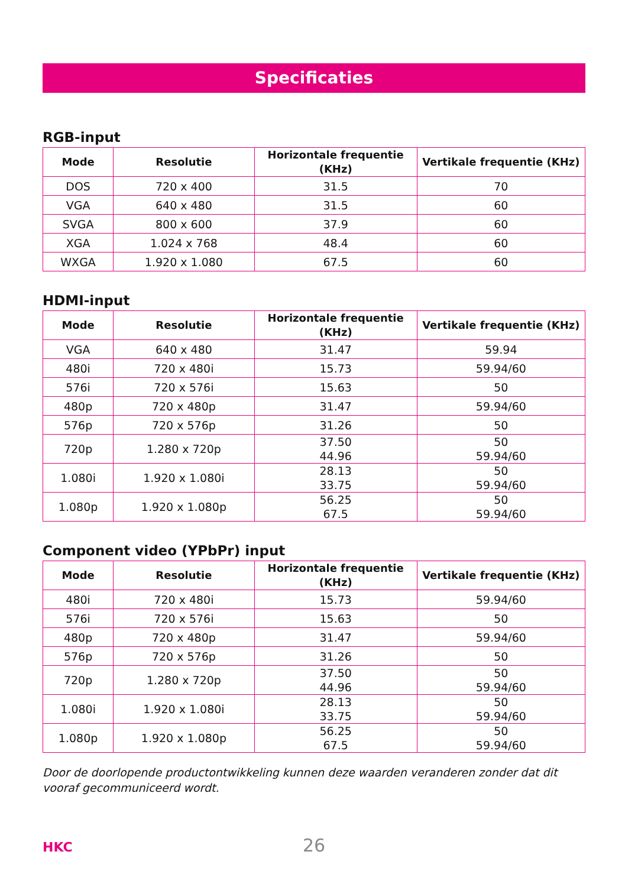Specificaties
RGB-input
| Mode | Resolutie | Horizontale frequentie (KHz) | Vertikale frequentie (KHz) |
| --- | --- | --- | --- |
| DOS | 720 x 400 | 31.5 | 70 |
| VGA | 640 x 480 | 31.5 | 60 |
| SVGA | 800 x 600 | 37.9 | 60 |
| XGA | 1.024 x 768 | 48.4 | 60 |
| WXGA | 1.920 x 1.080 | 67.5 | 60 |
HDMI-input
| Mode | Resolutie | Horizontale frequentie (KHz) | Vertikale frequentie (KHz) |
| --- | --- | --- | --- |
| VGA | 640 x 480 | 31.47 | 59.94 |
| 480i | 720 x 480i | 15.73 | 59.94/60 |
| 576i | 720 x 576i | 15.63 | 50 |
| 480p | 720 x 480p | 31.47 | 59.94/60 |
| 576p | 720 x 576p | 31.26 | 50 |
| 720p | 1.280 x 720p | 37.50 44.96 | 50 59.94/60 |
| 1.080i | 1.920 x 1.080i | 28.13 33.75 | 50 59.94/60 |
| 1.080p | 1.920 x 1.080p | 56.25 67.5 | 50 59.94/60 |
Component video (YPbPr) input
| Mode | Resolutie | Horizontale frequentie (KHz) | Vertikale frequentie (KHz) |
| --- | --- | --- | --- |
| 480i | 720 x 480i | 15.73 | 59.94/60 |
| 576i | 720 x 576i | 15.63 | 50 |
| 480p | 720 x 480p | 31.47 | 59.94/60 |
| 576p | 720 x 576p | 31.26 | 50 |
| 720p | 1.280 x 720p | 37.50 44.96 | 50 59.94/60 |
| 1.080i | 1.920 x 1.080i | 28.13 33.75 | 50 59.94/60 |
| 1.080p | 1.920 x 1.080p | 56.25 67.5 | 50 59.94/60 |
Door de doorlopende productontwikkeling kunnen deze waarden veranderen zonder dat dit vooraf gecommuniceerd wordt.
HKC
26